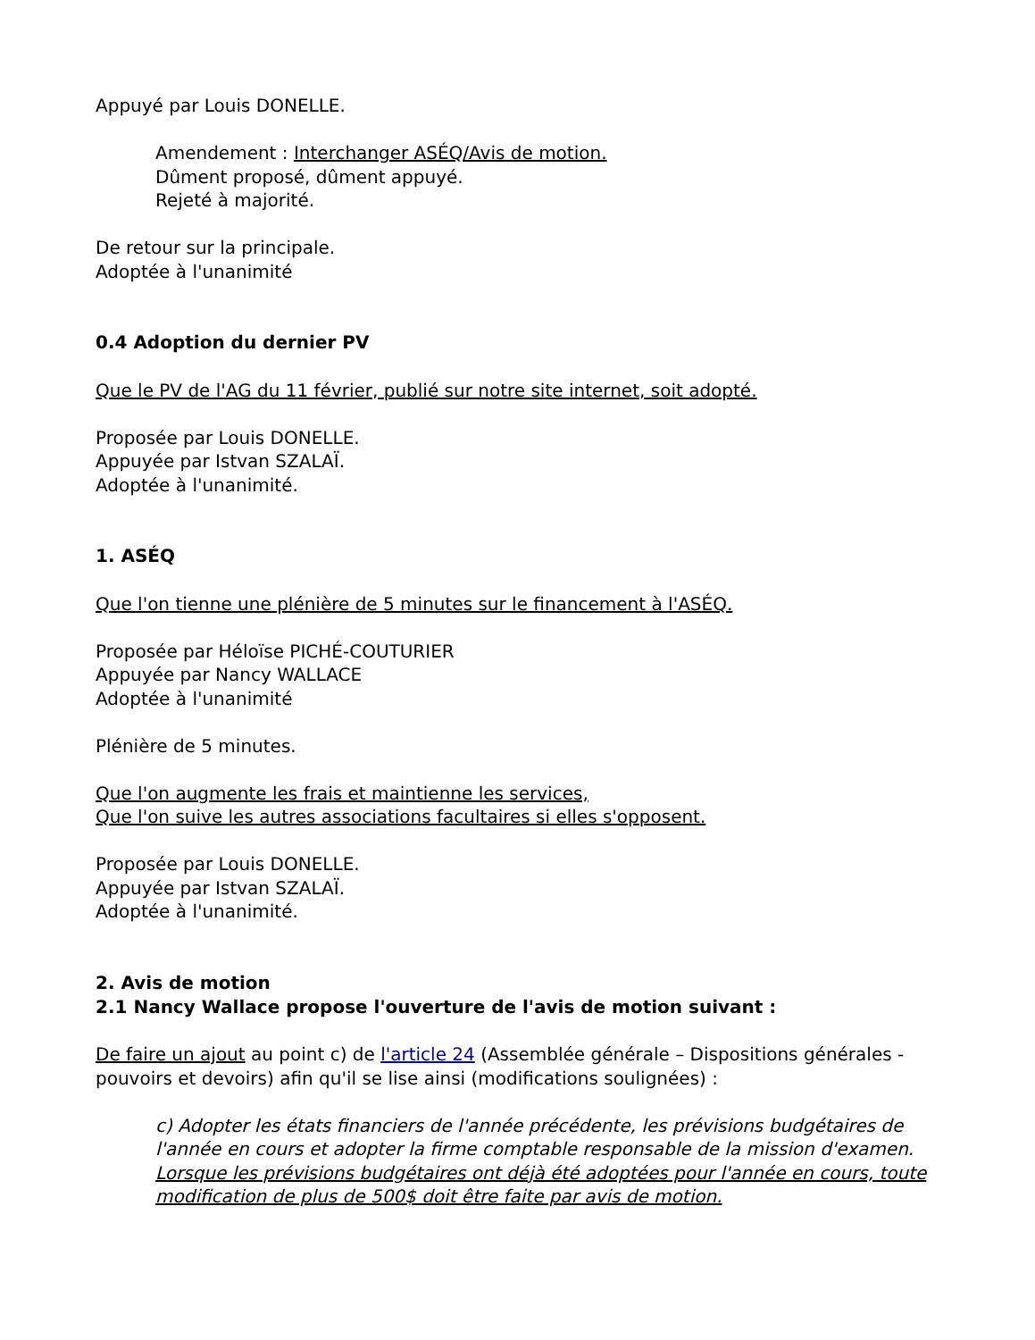Appuyé par Louis DONELLE.
Amendement : Interchanger ASÉQ/Avis de motion.
Dûment proposé, dûment appuyé.
Rejeté à majorité.
De retour sur la principale.
Adoptée à l'unanimité
0.4 Adoption du dernier PV
Que le PV de l'AG du 11 février, publié sur notre site internet, soit adopté.
Proposée par Louis DONELLE.
Appuyée par Istvan SZALAÏ.
Adoptée à l'unanimité.
1. ASÉQ
Que l'on tienne une plénière de 5 minutes sur le financement à l'ASÉQ.
Proposée par Héloïse PICHÉ-COUTURIER
Appuyée par Nancy WALLACE
Adoptée à l'unanimité
Plénière de 5 minutes.
Que l'on augmente les frais et maintienne les services,
Que l'on suive les autres associations facultaires si elles s'opposent.
Proposée par Louis DONELLE.
Appuyée par Istvan SZALAÏ.
Adoptée à l'unanimité.
2. Avis de motion
2.1 Nancy Wallace propose l'ouverture de l'avis de motion suivant :
De faire un ajout au point c) de l'article 24 (Assemblée générale – Dispositions générales - pouvoirs et devoirs) afin qu'il se lise ainsi (modifications soulignées) :
c) Adopter les états financiers de l'année précédente, les prévisions budgétaires de l'année en cours et adopter la firme comptable responsable de la mission d'examen. Lorsque les prévisions budgétaires ont déjà été adoptées pour l'année en cours, toute modification de plus de 500$ doit être faite par avis de motion.